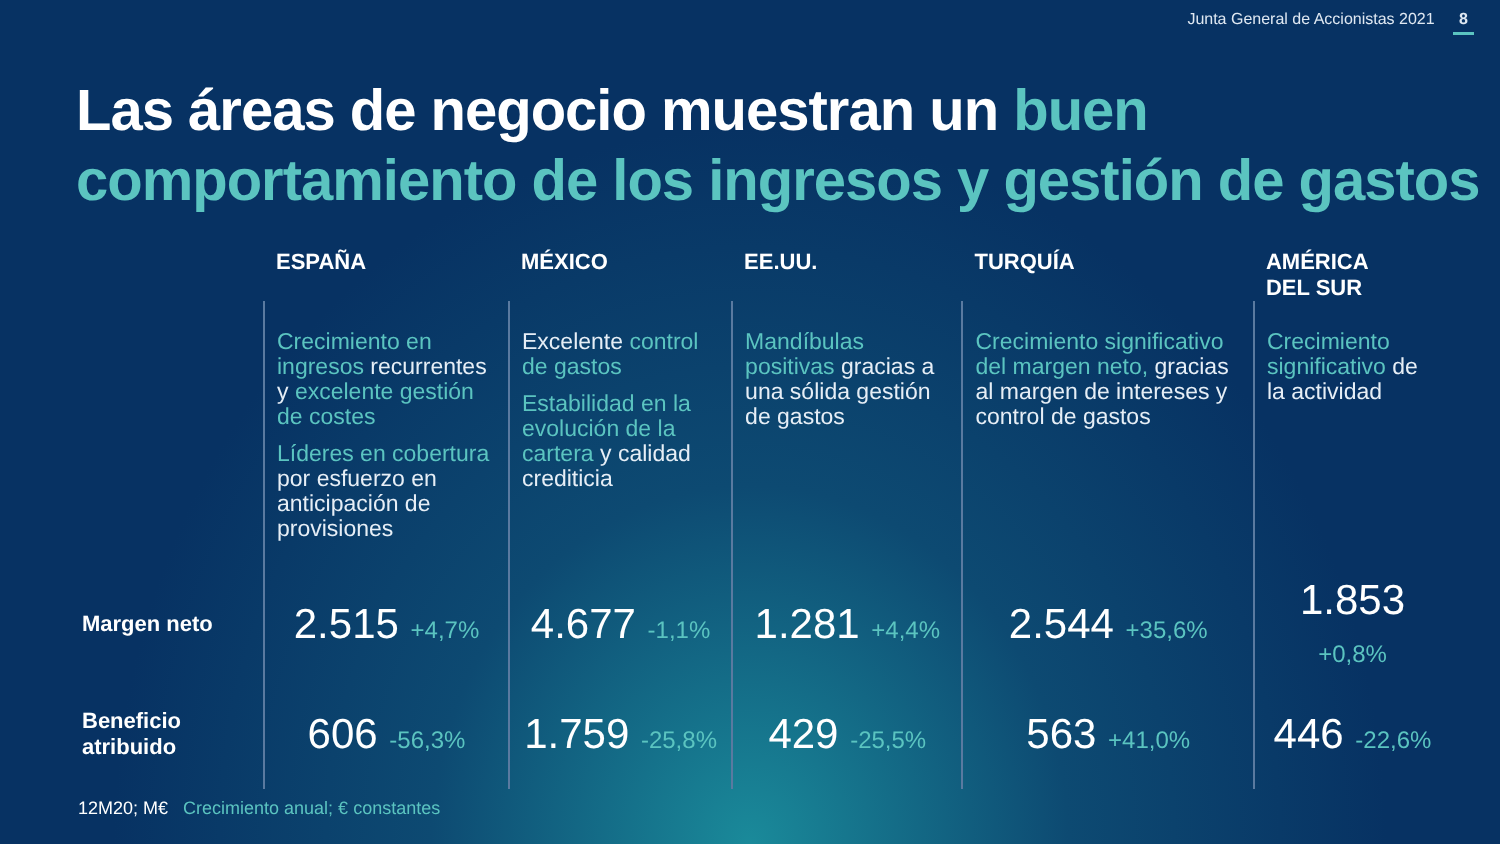Junta General de Accionistas 2021 8
Las áreas de negocio muestran un buen comportamiento de los ingresos y gestión de gastos
| | ESPAÑA | MÉXICO | EE.UU. | TURQUÍA | AMÉRICA DEL SUR |
| | Crecimiento en ingresos recurrentes y excelente gestión de costes Líderes en cobertura por esfuerzo en anticipación de provisiones | Excelente control de gastos Estabilidad en la evolución de la cartera y calidad crediticia | Mandíbulas positivas gracias a una sólida gestión de gastos | Crecimiento significativo del margen neto, gracias al margen de intereses y control de gastos | Crecimiento significativo de la actividad |
| Margen neto | 2.515 +4,7% | 4.677 -1,1% | 1.281 +4,4% | 2.544 +35,6% | 1.853 +0,8% |
| Beneficio atribuido | 606 -56,3% | 1.759 -25,8% | 429 -25,5% | 563 +41,0% | 446 -22,6% |
12M20; M€ Crecimiento anual; € constantes